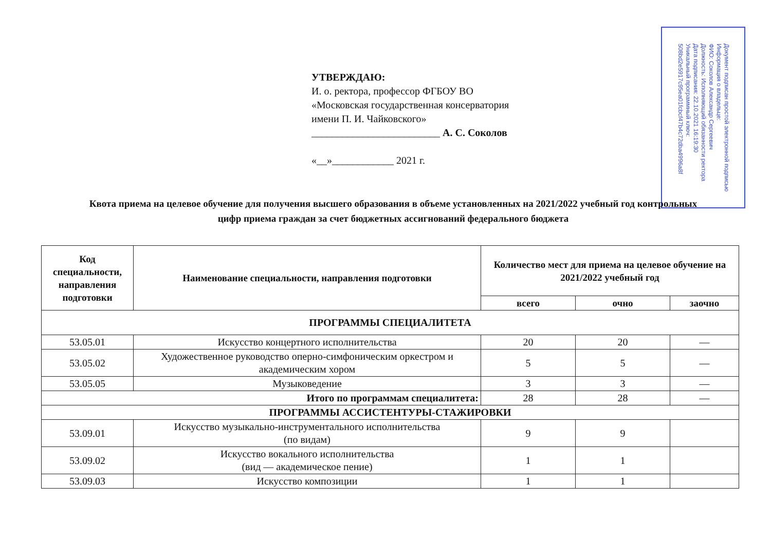УТВЕРЖДАЮ:
И. о. ректора, профессор ФГБОУ ВО
«Московская государственная консерватория
имени П. И. Чайковского»
_________________________ А. С. Соколов
«__»____________ 2021 г.
Документ подписан простой электронной подписью
Информация о владельце:
ФИО: Соколов Александр Сергеевич
Должность: Исполняющий обязанности ректора
Дата подписания: 22.10.2021 16:19:30
Уникальный программный ключ:
508bd2e5917c95ea01fcbcf47b4c72dba4996a8f
Квота приема на целевое обучение для получения высшего образования в объеме установленных на 2021/2022 учебный год контрольных цифр приема граждан за счет бюджетных ассигнований федерального бюджета
| Код специальности, направления подготовки | Наименование специальности, направления подготовки | Количество мест для приема на целевое обучение на 2021/2022 учебный год | | |
| --- | --- | --- | --- | --- |
| | | всего | очно | заочно |
| ПРОГРАММЫ СПЕЦИАЛИТЕТА | | | | |
| 53.05.01 | Искусство концертного исполнительства | 20 | 20 | — |
| 53.05.02 | Художественное руководство оперно-симфоническим оркестром и академическим хором | 5 | 5 | — |
| 53.05.05 | Музыковедение | 3 | 3 | — |
| Итого по программам специалитета: | | 28 | 28 | — |
| ПРОГРАММЫ АССИСТЕНТУРЫ-СТАЖИРОВКИ | | | | |
| 53.09.01 | Искусство музыкально-инструментального исполнительства (по видам) | 9 | 9 | |
| 53.09.02 | Искусство вокального исполнительства (вид — академическое пение) | 1 | 1 | |
| 53.09.03 | Искусство композиции | 1 | 1 | |